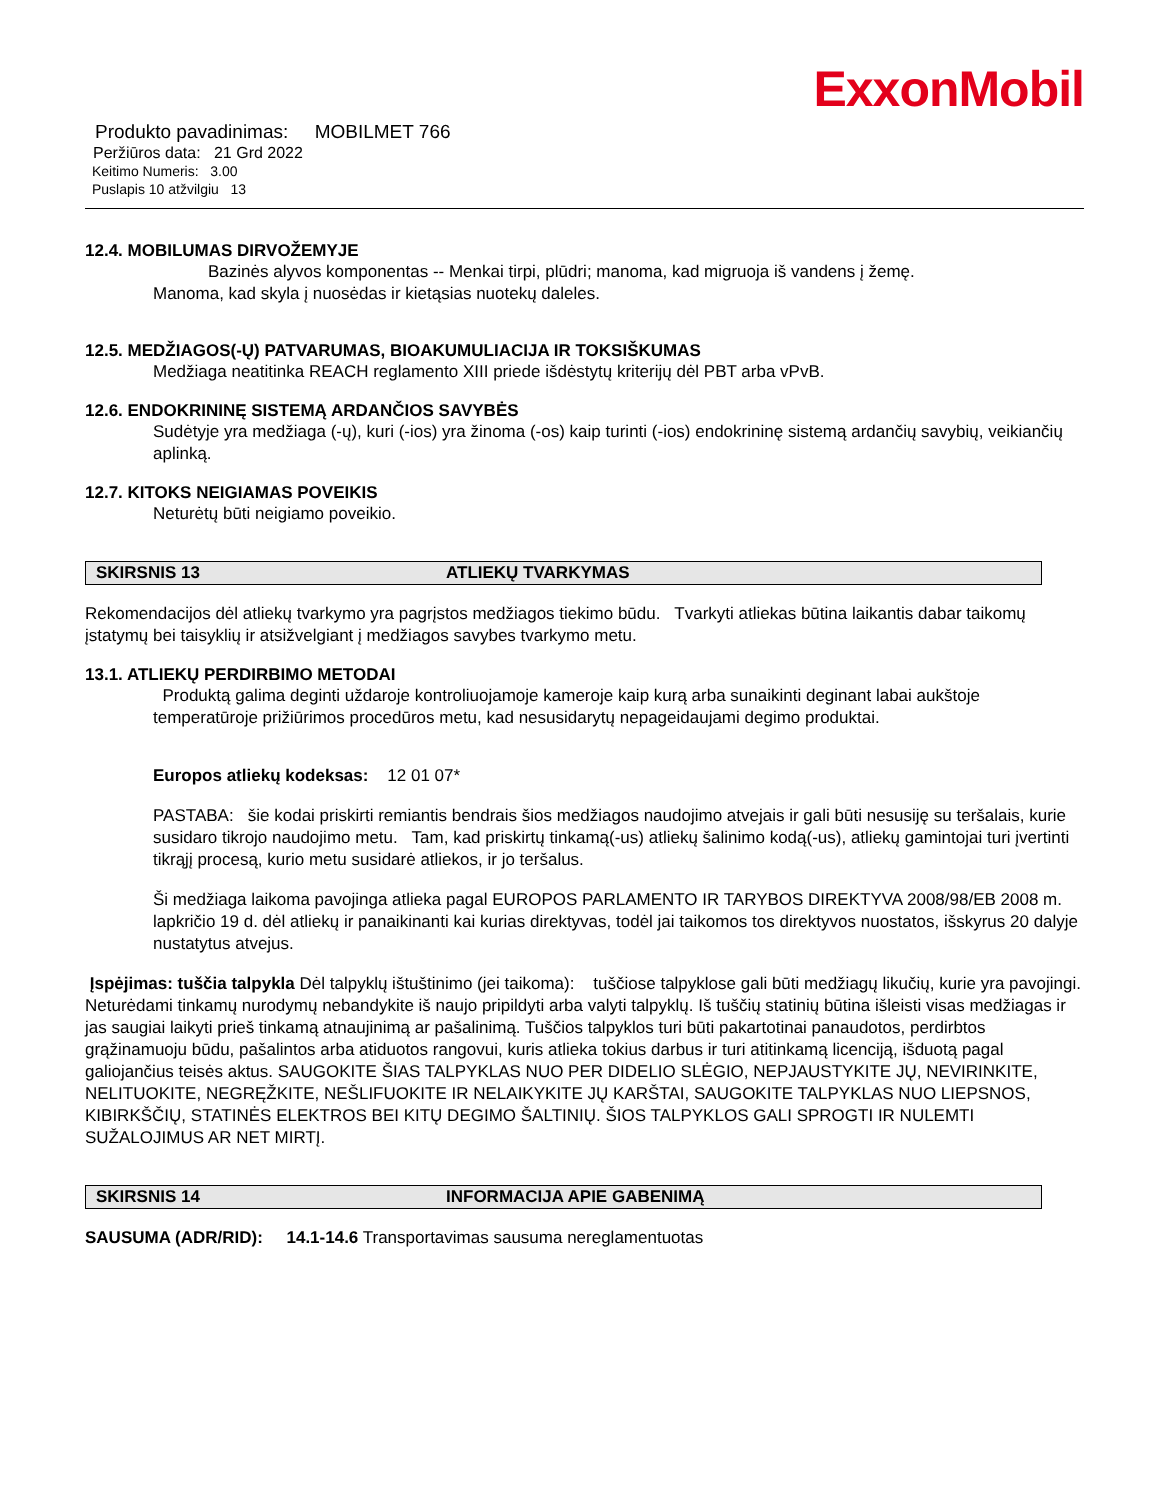ExxonMobil
Produkto pavadinimas: MOBILMET 766
Peržiūros data: 21 Grd 2022
Keitimo Numeris: 3.00
Puslapis 10 atžvilgiu 13
12.4. MOBILUMAS DIRVOŽEMYJE
Bazinės alyvos komponentas -- Menkai tirpi, plūdri; manoma, kad migruoja iš vandens į žemę.
Manoma, kad skyla į nuosėdas ir kietąsias nuotekų daleles.
12.5. MEDŽIAGOS(-Ų) PATVARUMAS, BIOAKUMULIACIJA IR TOKSIŠKUMAS
Medžiaga neatitinka REACH reglamento XIII priede išdėstytų kriterijų dėl PBT arba vPvB.
12.6. ENDOKRININĘ SISTEMĄ ARDANČIOS SAVYBĖS
Sudėtyje yra medžiaga (-ų), kuri (-ios) yra žinoma (-os) kaip turinti (-ios) endokrininę sistemą ardančių savybių, veikiančių aplinką.
12.7. KITOKS NEIGIAMAS POVEIKIS
Neturėtų būti neigiamo poveikio.
SKIRSNIS 13 ATLIEKŲ TVARKYMAS
Rekomendacijos dėl atliekų tvarkymo yra pagrįstos medžiagos tiekimo būdu. Tvarkyti atliekas būtina laikantis dabar taikomų įstatymų bei taisyklių ir atsižvelgiant į medžiagos savybes tvarkymo metu.
13.1. ATLIEKŲ PERDIRBIMO METODAI
Produktą galima deginti uždaroje kontroliuojamoje kameroje kaip kurą arba sunaikinti deginant labai aukštoje temperatūroje prižiūrimos procedūros metu, kad nesusidarytų nepageidaujami degimo produktai.
Europos atliekų kodeksas: 12 01 07*
PASTABA: šie kodai priskirti remiantis bendrais šios medžiagos naudojimo atvejais ir gali būti nesusiję su teršalais, kurie susidaro tikrojo naudojimo metu. Tam, kad priskirtų tinkamą(-us) atliekų šalinimo kodą(-us), atliekų gamintojai turi įvertinti tikrąjį procesą, kurio metu susidarė atliekos, ir jo teršalus.
Ši medžiaga laikoma pavojinga atlieka pagal EUROPOS PARLAMENTO IR TARYBOS DIREKTYVA 2008/98/EB 2008 m. lapkričio 19 d. dėl atliekų ir panaikinanti kai kurias direktyvas, todėl jai taikomos tos direktyvos nuostatos, išskyrus 20 dalyje nustatytus atvejus.
Įspėjimas: tuščia talpykla Dėl talpyklų ištuštinimo (jei taikoma): tuščiose talpyklose gali būti medžiagų likučių, kurie yra pavojingi. Neturėdami tinkamų nurodymų nebandykite iš naujo pripildyti arba valyti talpyklų. Iš tuščių statinių būtina išleisti visas medžiagas ir jas saugiai laikyti prieš tinkamą atnaujinimą ar pašalinimą. Tuščios talpyklos turi būti pakartotinai panaudotos, perdirbtos grąžinamuoju būdu, pašalintos arba atiduotos rangovui, kuris atlieka tokius darbus ir turi atitinkamą licenciją, išduotą pagal galiojančius teisės aktus. SAUGOKITE ŠIAS TALPYKLAS NUO PER DIDELIO SLĖGIO, NEPJAUSTYKITE JŲ, NEVIRINKITE, NELITUOKITE, NEGRĘŽKITE, NEŠLIFUOKITE IR NELAIKYKITE JŲ KARŠTAI, SAUGOKITE TALPYKLAS NUO LIEPSNOS, KIBIRKŠČIŲ, STATINĖS ELEKTROS BEI KITŲ DEGIMO ŠALTINIŲ. ŠIOS TALPYKLOS GALI SPROGTI IR NULEMTI SUŽALOJIMUS AR NET MIRTĮ.
SKIRSNIS 14 INFORMACIJA APIE GABENIMĄ
SAUSUMA (ADR/RID): 14.1-14.6 Transportavimas sausuma nereglamentuotas